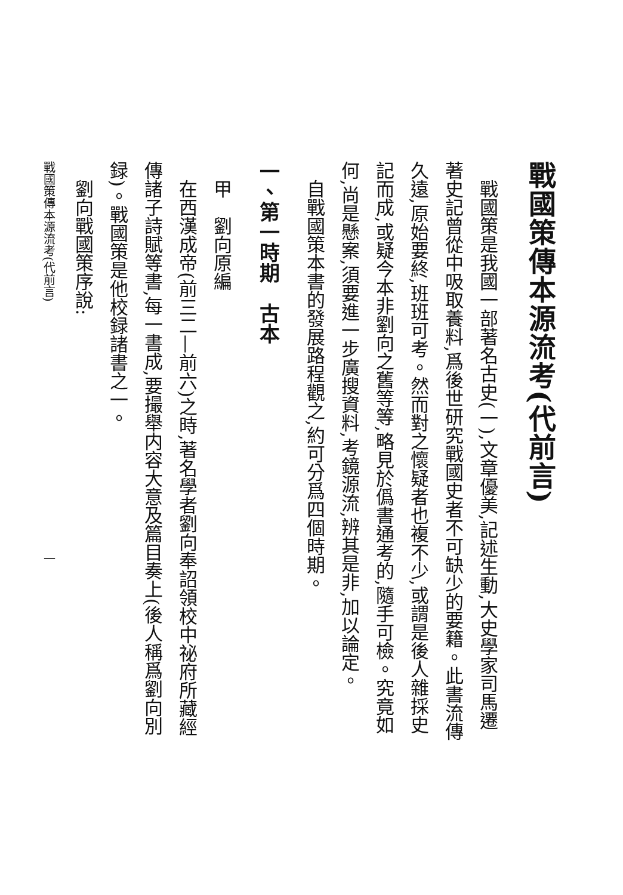戰國策傳本源流考(代前言)
戰國策是我國一部著名古史(一),文章優美,記述生動,大史學家司馬遷著史記曾從中吸取養料,爲後世研究戰國史者不可缺少的要籍。此書流傳久遠,原始要終,班班可考。然而對之懷疑者也複不少,或謂是後人雜採史記而成,或疑今本非劉向之舊等等,略見於僞書通考的,隨手可檢。究竟如何,尚是懸案,須要進一步廣搜資料,考鏡源流,辨其是非,加以論定。
自戰國策本書的發展路程觀之,約可分爲四個時期。
一、第一時期　古本
甲　劉向原編
在西漢成帝(前三二—前六)之時,著名學者劉向奉詔領校中祕府所藏經傳諸子詩賦等書,每一書成,要撮舉内容大意及篇目奏上(後人稱爲劉向別録)。戰國策是他校録諸書之一。
劉向戰國策序說:
戰國策傳本源流考(代前言)　　　　　　　　　　　　　　　　　　　　　一